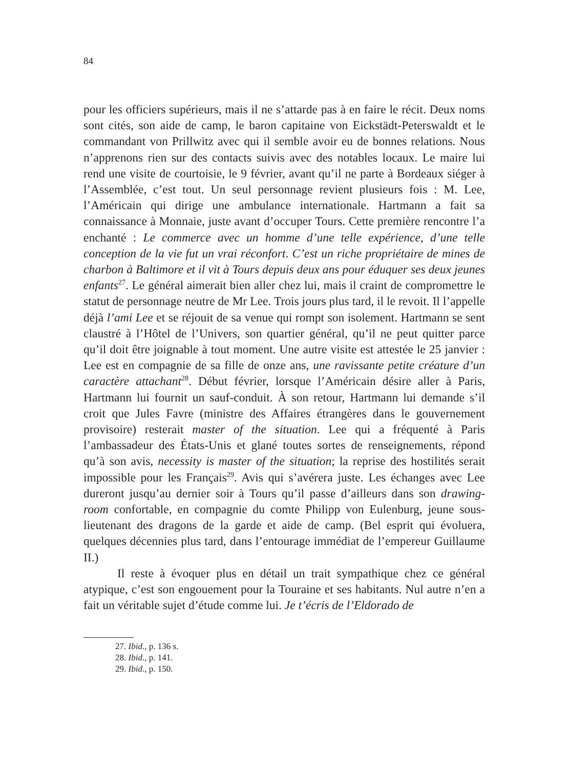84
pour les officiers supérieurs, mais il ne s’attarde pas à en faire le récit. Deux noms sont cités, son aide de camp, le baron capitaine von Eickstädt-Peterswaldt et le commandant von Prillwitz avec qui il semble avoir eu de bonnes relations. Nous n’apprenons rien sur des contacts suivis avec des notables locaux. Le maire lui rend une visite de courtoisie, le 9 février, avant qu’il ne parte à Bordeaux siéger à l’Assemblée, c’est tout. Un seul personnage revient plusieurs fois : M. Lee, l’Américain qui dirige une ambulance internationale. Hartmann a fait sa connaissance à Monnaie, juste avant d’occuper Tours. Cette première rencontre l’a enchanté : Le commerce avec un homme d’une telle expérience, d’une telle conception de la vie fut un vrai réconfort. C’est un riche propriétaire de mines de charbon à Baltimore et il vit à Tours depuis deux ans pour éduquer ses deux jeunes enfants<sup>27</sup>. Le général aimerait bien aller chez lui, mais il craint de compromettre le statut de personnage neutre de Mr Lee. Trois jours plus tard, il le revoit. Il l’appelle déjà l’ami Lee et se réjouit de sa venue qui rompt son isolement. Hartmann se sent claustré à l’Hôtel de l’Univers, son quartier général, qu’il ne peut quitter parce qu’il doit être joignable à tout moment. Une autre visite est attestée le 25 janvier : Lee est en compagnie de sa fille de onze ans, une ravissante petite créature d’un caractère attachant<sup>28</sup>. Début février, lorsque l’Américain désire aller à Paris, Hartmann lui fournit un sauf-conduit. À son retour, Hartmann lui demande s’il croit que Jules Favre (ministre des Affaires étrangères dans le gouvernement provisoire) resterait master of the situation. Lee qui a fréquenté à Paris l’ambassadeur des États-Unis et glané toutes sortes de renseignements, répond qu’à son avis, necessity is master of the situation; la reprise des hostilités serait impossible pour les Français<sup>29</sup>. Avis qui s’avérera juste. Les échanges avec Lee dureront jusqu’au dernier soir à Tours qu’il passe d’ailleurs dans son drawing-room confortable, en compagnie du comte Philipp von Eulenburg, jeune sous-lieutenant des dragons de la garde et aide de camp. (Bel esprit qui évoluera, quelques décennies plus tard, dans l’entourage immédiat de l’empereur Guillaume II.)
Il reste à évoquer plus en détail un trait sympathique chez ce général atypique, c’est son engouement pour la Touraine et ses habitants. Nul autre n’en a fait un véritable sujet d’étude comme lui. Je t’écris de l’Eldorado de
27. Ibid., p. 136 s.
28. Ibid., p. 141.
29. Ibid., p. 150.